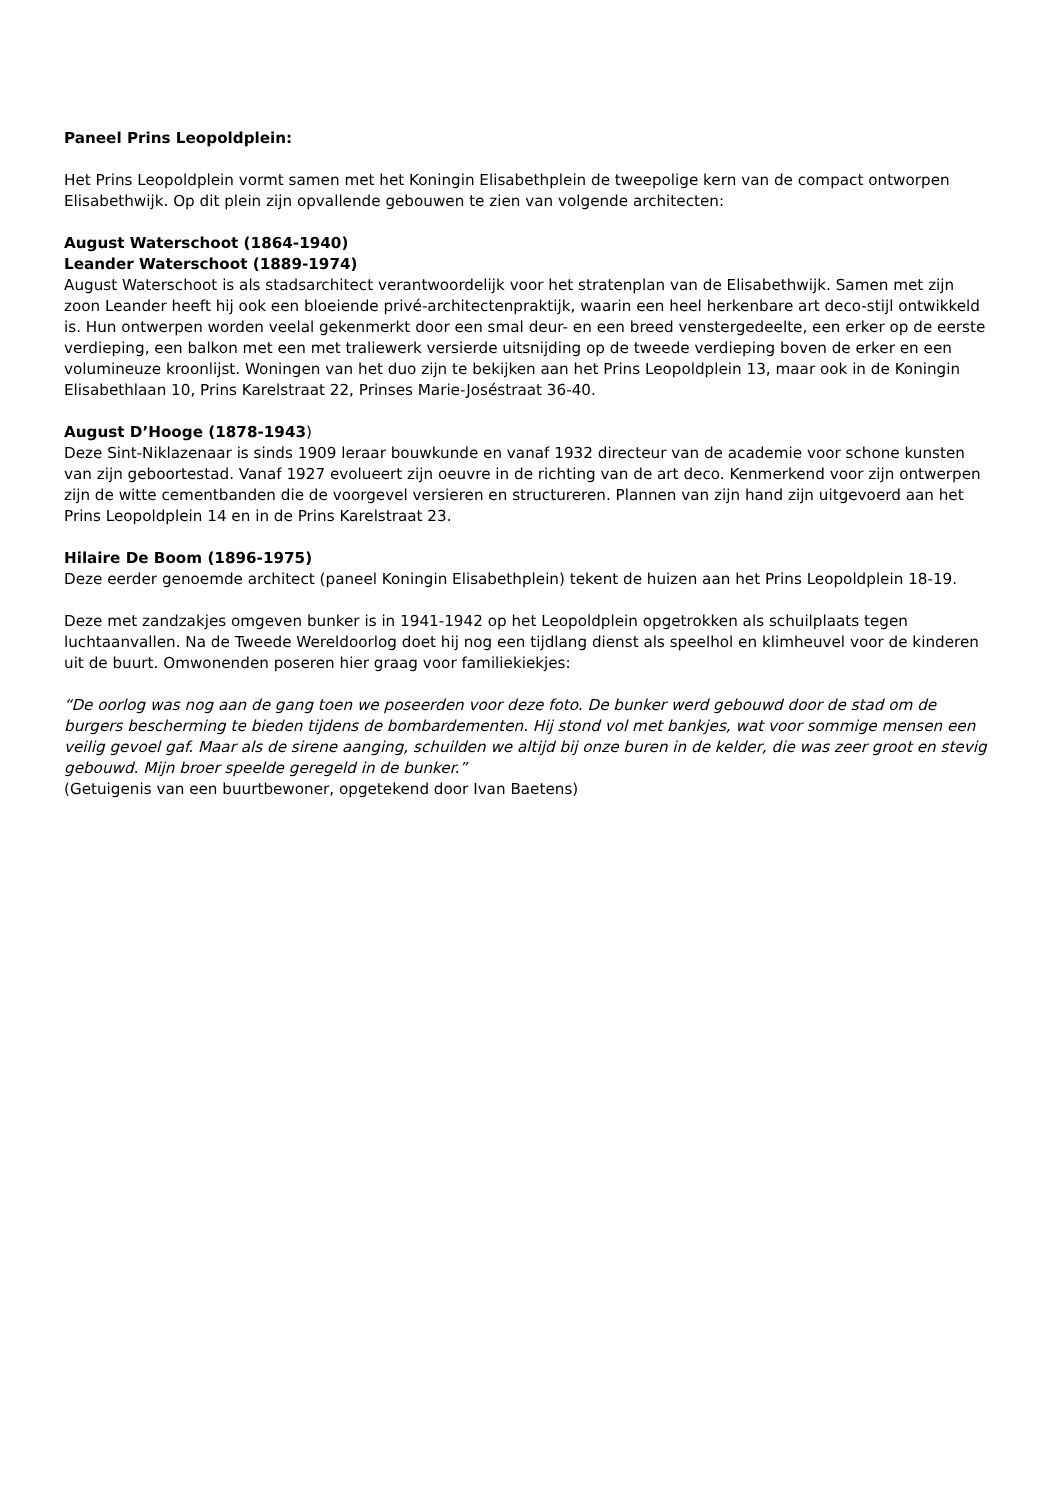Paneel Prins Leopoldplein:
Het Prins Leopoldplein vormt samen met het Koningin Elisabethplein de tweepolige kern van de compact ontworpen Elisabethwijk. Op dit plein zijn opvallende gebouwen te zien van volgende architecten:
August Waterschoot (1864-1940)
Leander Waterschoot (1889-1974)
August Waterschoot is als stadsarchitect verantwoordelijk voor het stratenplan van de Elisabethwijk. Samen met zijn zoon Leander heeft hij ook een bloeiende privé-architectenpraktijk, waarin een heel herkenbare art deco-stijl ontwikkeld is. Hun ontwerpen worden veelal gekenmerkt door een smal deur- en een breed venstergedeelte, een erker op de eerste verdieping, een balkon met een met traliewerk versierde uitsnijding op de tweede verdieping boven de erker en een volumineuze kroonlijst. Woningen van het duo zijn te bekijken aan het Prins Leopoldplein 13, maar ook in de Koningin Elisabethlaan 10, Prins Karelstraat 22, Prinses Marie-Joséstraat 36-40.
August D’Hooge (1878-1943)
Deze Sint-Niklazenaar is sinds 1909 leraar bouwkunde en vanaf 1932 directeur van de academie voor schone kunsten van zijn geboortestad. Vanaf 1927 evolueert zijn oeuvre in de richting van de art deco. Kenmerkend voor zijn ontwerpen zijn de witte cementbanden die de voorgevel versieren en structureren. Plannen van zijn hand zijn uitgevoerd aan het Prins Leopoldplein 14 en in de Prins Karelstraat 23.
Hilaire De Boom (1896-1975)
Deze eerder genoemde architect (paneel Koningin Elisabethplein) tekent de huizen aan het Prins Leopoldplein 18-19.
Deze met zandzakjes omgeven bunker is in 1941-1942 op het Leopoldplein opgetrokken als schuilplaats tegen luchtaanvallen. Na de Tweede Wereldoorlog doet hij nog een tijdlang dienst als speelhol en klimheuvel voor de kinderen uit de buurt. Omwonenden poseren hier graag voor familiekiekjes:
“De oorlog was nog aan de gang toen we poseerden voor deze foto. De bunker werd gebouwd door de stad om de burgers bescherming te bieden tijdens de bombardementen. Hij stond vol met bankjes, wat voor sommige mensen een veilig gevoel gaf. Maar als de sirene aanging, schuilden we altijd bij onze buren in de kelder, die was zeer groot en stevig gebouwd. Mijn broer speelde geregeld in de bunker.”
(Getuigenis van een buurtbewoner, opgetekend door Ivan Baetens)